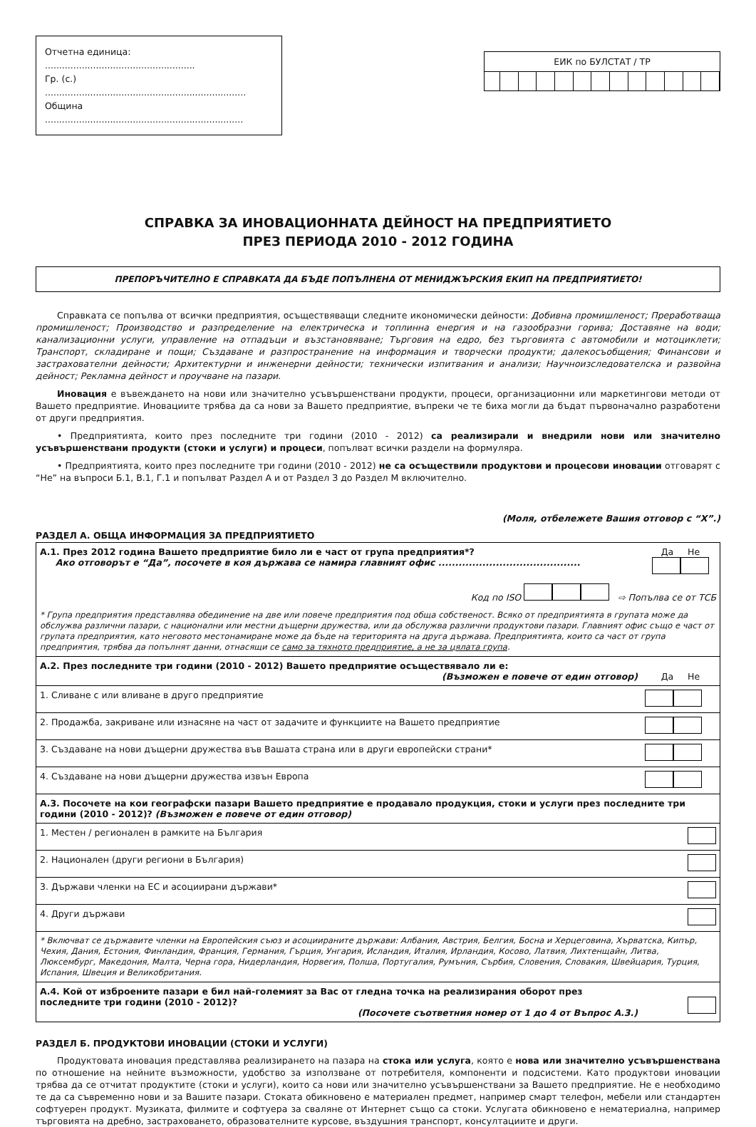Отчетна единица: .....................................................
Гр. (с.) .......................................................................
Община ......................................................................
ЕИК по БУЛСТАТ / ТР
СПРАВКА ЗА ИНОВАЦИОННАТА ДЕЙНОСТ НА ПРЕДПРИЯТИЕТО
ПРЕЗ ПЕРИОДА 2010 - 2012 ГОДИНА
ПРЕПОРЪЧИТЕЛНО Е СПРАВКАТА ДА БЪДЕ ПОПЪЛНЕНА ОТ МЕНИДЖЪРСКИЯ ЕКИП НА ПРЕДПРИЯТИЕТО!
Справката се попълва от всички предприятия, осъществяващи следните икономически дейности: Добивна промишленост; Преработваща промишленост; Производство и разпределение на електрическа и топлинна енергия и на газообразни горива; Доставяне на води; канализационни услуги, управление на отпадъци и възстановяване; Търговия на едро, без търговията с автомобили и мотоциклети; Транспорт, складиране и пощи; Създаване и разпространение на информация и творчески продукти; далекосъобщения; Финансови и застрахователни дейности; Архитектурни и инженерни дейности; технически изпитвания и анализи; Научноизследователска и развойна дейност; Рекламна дейност и проучване на пазари.
Иновация е въвеждането на нови или значително усъвършенствани продукти, процеси, организационни или маркетингови методи от Вашето предприятие. Иновациите трябва да са нови за Вашето предприятие, въпреки че те биха могли да бъдат първоначално разработени от други предприятия.
• Предприятията, които през последните три години (2010 - 2012) са реализирали и внедрили нови или значително усъвършенствани продукти (стоки и услуги) и процеси, попълват всички раздели на формуляра.
• Предприятията, които през последните три години (2010 - 2012) не са осъществили продуктови и процесови иновации отговарят с “Не” на въпроси Б.1, В.1, Г.1 и попълват Раздел А и от Раздел З до Раздел М включително.
(Моля, отбележете Вашия отговор с “X”.)
РАЗДЕЛ А. ОБЩА ИНФОРМАЦИЯ ЗА ПРЕДПРИЯТИЕТО
| А.1. През 2012 година Вашето предприятие било ли е част от група предприятия*? Ако отговорът е “Да”, посочете в коя държава се намира главният офис .......................................... | Да Не |
| Код по ISO ⇨ Попълва се от ТСБ | |
| * Група предприятия представлява обединение на две или повече предприятия под обща собственост. Всяко от предприятията в групата може да обслужва различни пазари, с национални или местни дъщерни дружества, или да обслужва различни продуктови пазари. Главният офис също е част от групата предприятия, като неговото местонамиране може да бъде на територията на друга държава. Предприятията, които са част от група предприятия, трябва да попълнят данни, отнасящи се само за тяхното предприятие, а не за цялата група . | |
| А.2. През последните три години (2010 - 2012) Вашето предприятие осъществявало ли е: (Възможен е повече от един отговор) | Да Не |
| 1. Сливане с или вливане в друго предприятие | |
| 2. Продажба, закриване или изнасяне на част от задачите и функциите на Вашето предприятие | |
| 3. Създаване на нови дъщерни дружества във Вашата страна или в други европейски страни* | |
| 4. Създаване на нови дъщерни дружества извън Европа | |
| А.3. Посочете на кои географски пазари Вашето предприятие е продавало продукция, стоки и услуги през последните три години (2010 - 2012)? (Възможен е повече от един отговор) | |
| 1. Местен / регионален в рамките на България | |
| 2. Национален (други региони в България) | |
| 3. Държави членки на ЕС и асоциирани държави* | |
| 4. Други държави | |
| * Включват се държавите членки на Европейския съюз и асоциираните държави: Албания, Австрия, Белгия, Босна и Херцеговина, Хърватска, Кипър, Чехия, Дания, Естония, Финландия, Франция, Германия, Гърция, Унгария, Исландия, Италия, Ирландия, Косово, Латвия, Лихтенщайн, Литва, Люксембург, Македония, Малта, Черна гора, Нидерландия, Норвегия, Полша, Португалия, Румъния, Сърбия, Словения, Словакия, Швейцария, Турция, Испания, Швеция и Великобритания. | |
| А.4. Кой от изброените пазари е бил най-големият за Вас от гледна точка на реализирания оборот през последните три години (2010 - 2012)? (Посочете съответния номер от 1 до 4 от Въпрос А.3.) | |
РАЗДЕЛ Б. ПРОДУКТОВИ ИНОВАЦИИ (СТОКИ И УСЛУГИ)
Продуктовата иновация представлява реализирането на пазара на стока или услуга, която е нова или значително усъвършенствана по отношение на нейните възможности, удобство за използване от потребителя, компоненти и подсистеми. Като продуктови иновации трябва да се отчитат продуктите (стоки и услуги), които са нови или значително усъвършенствани за Вашето предприятие. Не е необходимо те да са съвременно нови и за Вашите пазари. Стоката обикновено е материален предмет, например смарт телефон, мебели или стандартен софтуерен продукт. Музиката, филмите и софтуера за сваляне от Интернет също са стоки. Услугата обикновено е нематериална, например търговията на дребно, застраховането, образователните курсове, въздушния транспорт, консултациите и други.